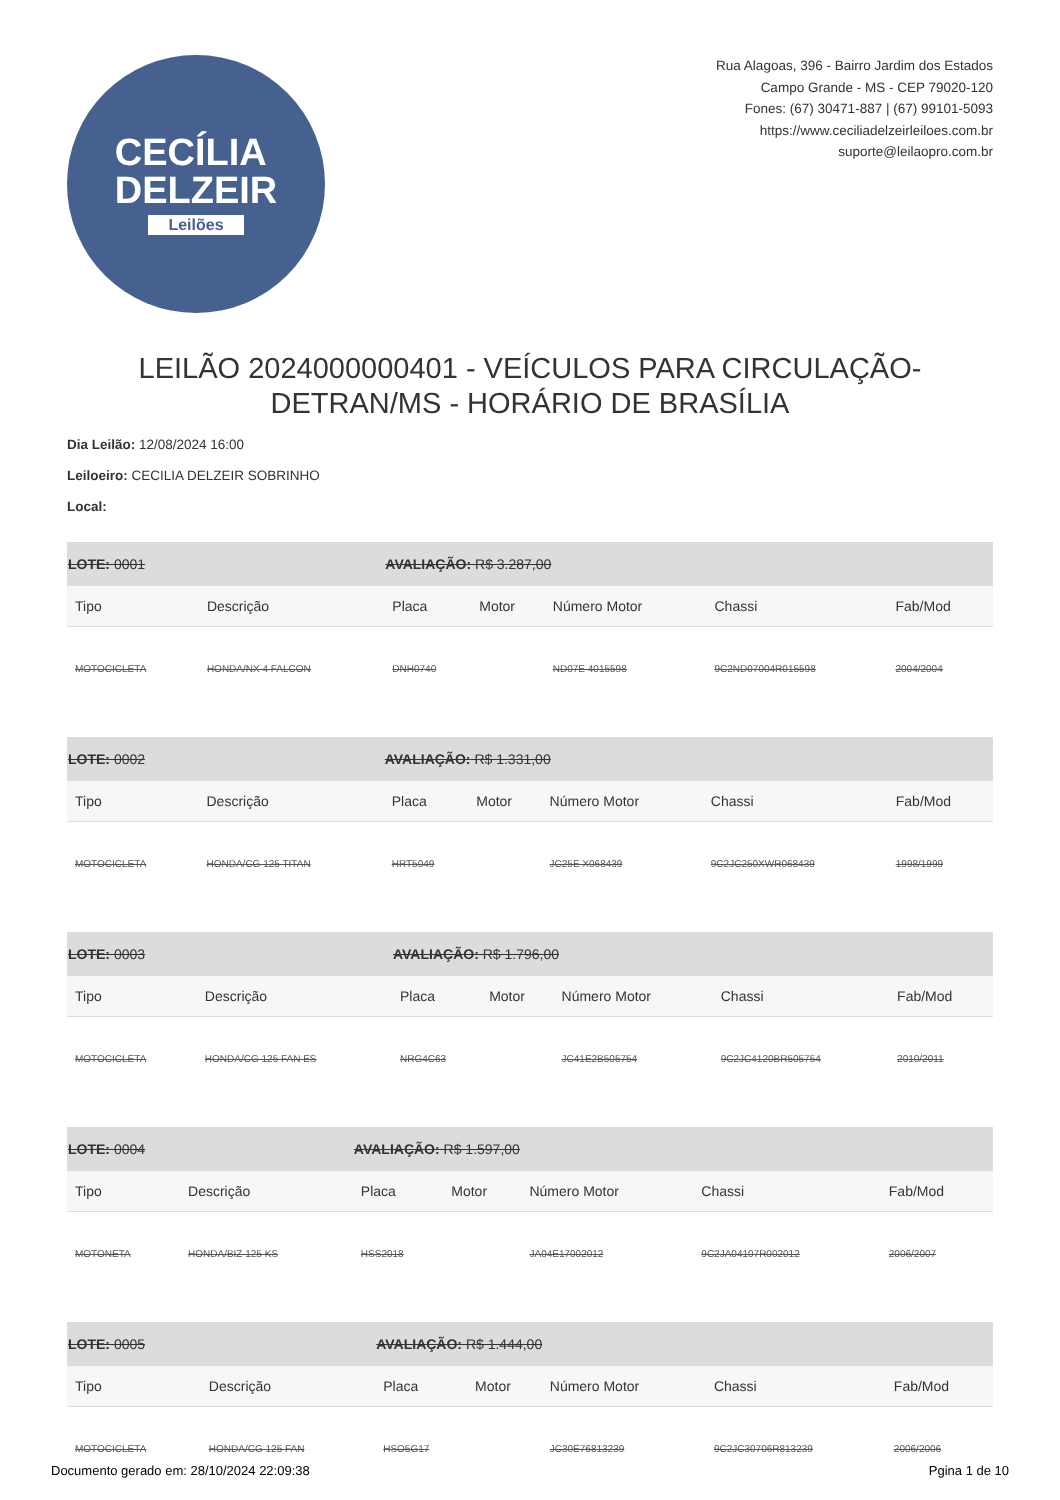CECÍLIA
DELZEIR
Leilões
Rua Alagoas, 396 - Bairro Jardim dos Estados
Campo Grande - MS - CEP 79020-120
Fones: (67) 30471-887 | (67) 99101-5093
https://www.ceciliadelzeirleiloes.com.br
suporte@leilaopro.com.br
LEILÃO 2024000000401 - VEÍCULOS PARA CIRCULAÇÃO- DETRAN/MS - HORÁRIO DE BRASÍLIA
Dia Leilão: 12/08/2024 16:00
Leiloeiro: CECILIA DELZEIR SOBRINHO
Local:
| LOTE: 0001 | | AVALIAÇÃO: R$ 3.287,00 | | | | |
| Tipo | Descrição | Placa | Motor | Número Motor | Chassi | Fab/Mod |
| MOTOCICLETA | HONDA/NX 4 FALCON | DNH0740 | | ND07E 4015598 | 9C2ND07004R015598 | 2004/2004 |
| LOTE: 0002 | | AVALIAÇÃO: R$ 1.331,00 | | | | |
| Tipo | Descrição | Placa | Motor | Número Motor | Chassi | Fab/Mod |
| MOTOCICLETA | HONDA/CG 125 TITAN | HRT5049 | | JC25E X068439 | 9C2JC250XWR068439 | 1998/1999 |
| LOTE: 0003 | | AVALIAÇÃO: R$ 1.796,00 | | | | |
| Tipo | Descrição | Placa | Motor | Número Motor | Chassi | Fab/Mod |
| MOTOCICLETA | HONDA/CG 125 FAN ES | NRG4C63 | | JC41E2B505754 | 9C2JC4120BR505754 | 2010/2011 |
| LOTE: 0004 | | AVALIAÇÃO: R$ 1.597,00 | | | | |
| Tipo | Descrição | Placa | Motor | Número Motor | Chassi | Fab/Mod |
| MOTONETA | HONDA/BIZ 125 KS | HSS2018 | | JA04E17002012 | 9C2JA04107R002012 | 2006/2007 |
| LOTE: 0005 | | AVALIAÇÃO: R$ 1.444,00 | | | | |
| Tipo | Descrição | Placa | Motor | Número Motor | Chassi | Fab/Mod |
| MOTOCICLETA | HONDA/CG 125 FAN | HSO5G17 | | JC30E76813239 | 9C2JC30706R813239 | 2006/2006 |
Documento gerado em: 28/10/2024 22:09:38 Pgina 1 de 10